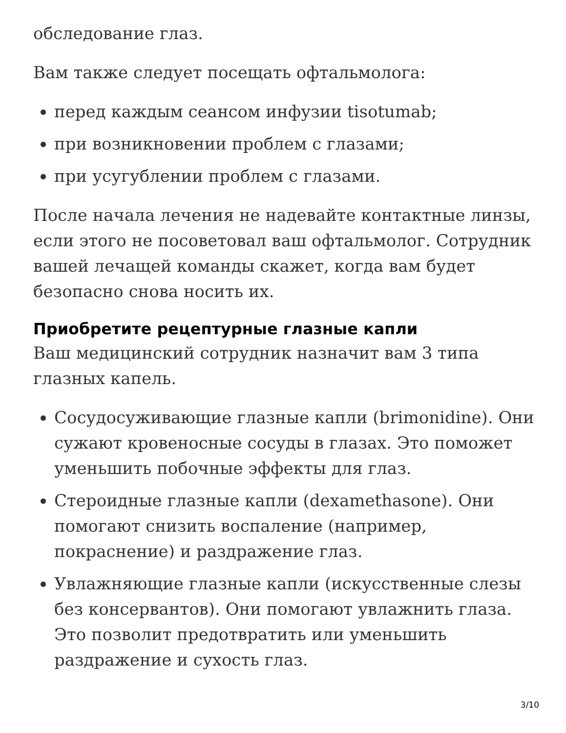обследование глаз.
Вам также следует посещать офтальмолога:
перед каждым сеансом инфузии tisotumab;
при возникновении проблем с глазами;
при усугублении проблем с глазами.
После начала лечения не надевайте контактные линзы, если этого не посоветовал ваш офтальмолог. Сотрудник вашей лечащей команды скажет, когда вам будет безопасно снова носить их.
Приобретите рецептурные глазные капли
Ваш медицинский сотрудник назначит вам 3 типа глазных капель.
Сосудосуживающие глазные капли (brimonidine). Они сужают кровеносные сосуды в глазах. Это поможет уменьшить побочные эффекты для глаз.
Стероидные глазные капли (dexamethasone). Они помогают снизить воспаление (например, покраснение) и раздражение глаз.
Увлажняющие глазные капли (искусственные слезы без консервантов). Они помогают увлажнить глаза. Это позволит предотвратить или уменьшить раздражение и сухость глаз.
3/10